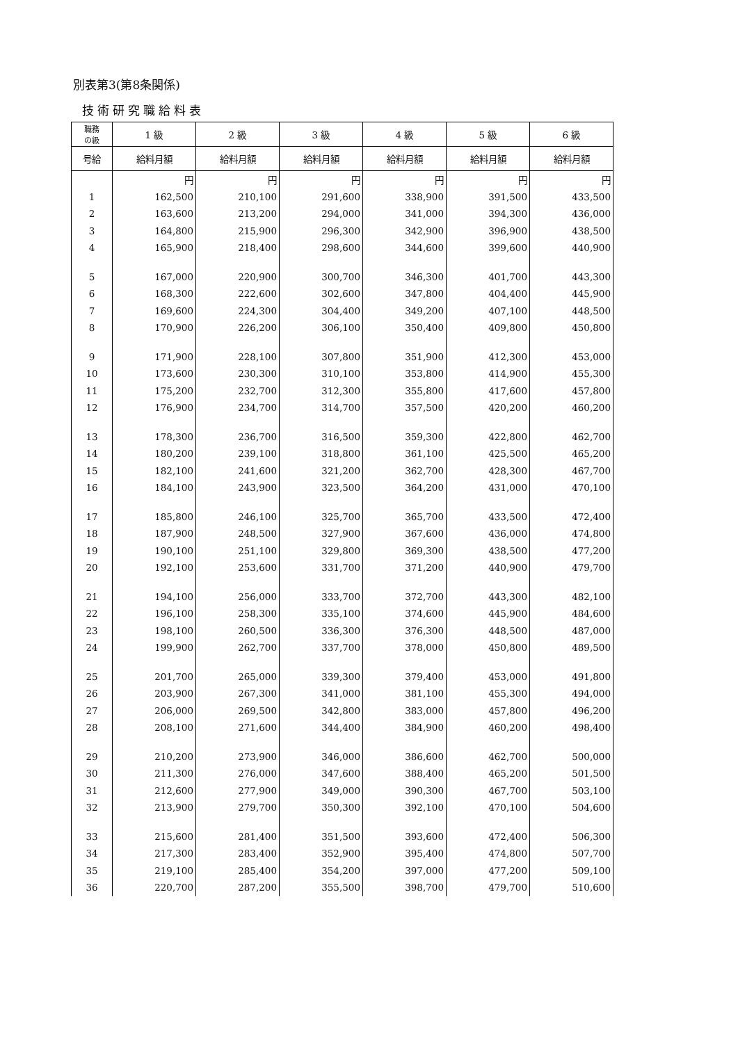別表第3(第8条関係)
技術研究職給料表
| 職務 の級 | 1 級 | 2 級 | 3 級 | 4 級 | 5 級 | 6 級 |
| --- | --- | --- | --- | --- | --- | --- |
| 号給 | 給料月額 | 給料月額 | 給料月額 | 給料月額 | 給料月額 | 給料月額 |
| | 円 | 円 | 円 | 円 | 円 | 円 |
| 1 | 162,500 | 210,100 | 291,600 | 338,900 | 391,500 | 433,500 |
| 2 | 163,600 | 213,200 | 294,000 | 341,000 | 394,300 | 436,000 |
| 3 | 164,800 | 215,900 | 296,300 | 342,900 | 396,900 | 438,500 |
| 4 | 165,900 | 218,400 | 298,600 | 344,600 | 399,600 | 440,900 |
| 5 | 167,000 | 220,900 | 300,700 | 346,300 | 401,700 | 443,300 |
| 6 | 168,300 | 222,600 | 302,600 | 347,800 | 404,400 | 445,900 |
| 7 | 169,600 | 224,300 | 304,400 | 349,200 | 407,100 | 448,500 |
| 8 | 170,900 | 226,200 | 306,100 | 350,400 | 409,800 | 450,800 |
| 9 | 171,900 | 228,100 | 307,800 | 351,900 | 412,300 | 453,000 |
| 10 | 173,600 | 230,300 | 310,100 | 353,800 | 414,900 | 455,300 |
| 11 | 175,200 | 232,700 | 312,300 | 355,800 | 417,600 | 457,800 |
| 12 | 176,900 | 234,700 | 314,700 | 357,500 | 420,200 | 460,200 |
| 13 | 178,300 | 236,700 | 316,500 | 359,300 | 422,800 | 462,700 |
| 14 | 180,200 | 239,100 | 318,800 | 361,100 | 425,500 | 465,200 |
| 15 | 182,100 | 241,600 | 321,200 | 362,700 | 428,300 | 467,700 |
| 16 | 184,100 | 243,900 | 323,500 | 364,200 | 431,000 | 470,100 |
| 17 | 185,800 | 246,100 | 325,700 | 365,700 | 433,500 | 472,400 |
| 18 | 187,900 | 248,500 | 327,900 | 367,600 | 436,000 | 474,800 |
| 19 | 190,100 | 251,100 | 329,800 | 369,300 | 438,500 | 477,200 |
| 20 | 192,100 | 253,600 | 331,700 | 371,200 | 440,900 | 479,700 |
| 21 | 194,100 | 256,000 | 333,700 | 372,700 | 443,300 | 482,100 |
| 22 | 196,100 | 258,300 | 335,100 | 374,600 | 445,900 | 484,600 |
| 23 | 198,100 | 260,500 | 336,300 | 376,300 | 448,500 | 487,000 |
| 24 | 199,900 | 262,700 | 337,700 | 378,000 | 450,800 | 489,500 |
| 25 | 201,700 | 265,000 | 339,300 | 379,400 | 453,000 | 491,800 |
| 26 | 203,900 | 267,300 | 341,000 | 381,100 | 455,300 | 494,000 |
| 27 | 206,000 | 269,500 | 342,800 | 383,000 | 457,800 | 496,200 |
| 28 | 208,100 | 271,600 | 344,400 | 384,900 | 460,200 | 498,400 |
| 29 | 210,200 | 273,900 | 346,000 | 386,600 | 462,700 | 500,000 |
| 30 | 211,300 | 276,000 | 347,600 | 388,400 | 465,200 | 501,500 |
| 31 | 212,600 | 277,900 | 349,000 | 390,300 | 467,700 | 503,100 |
| 32 | 213,900 | 279,700 | 350,300 | 392,100 | 470,100 | 504,600 |
| 33 | 215,600 | 281,400 | 351,500 | 393,600 | 472,400 | 506,300 |
| 34 | 217,300 | 283,400 | 352,900 | 395,400 | 474,800 | 507,700 |
| 35 | 219,100 | 285,400 | 354,200 | 397,000 | 477,200 | 509,100 |
| 36 | 220,700 | 287,200 | 355,500 | 398,700 | 479,700 | 510,600 |